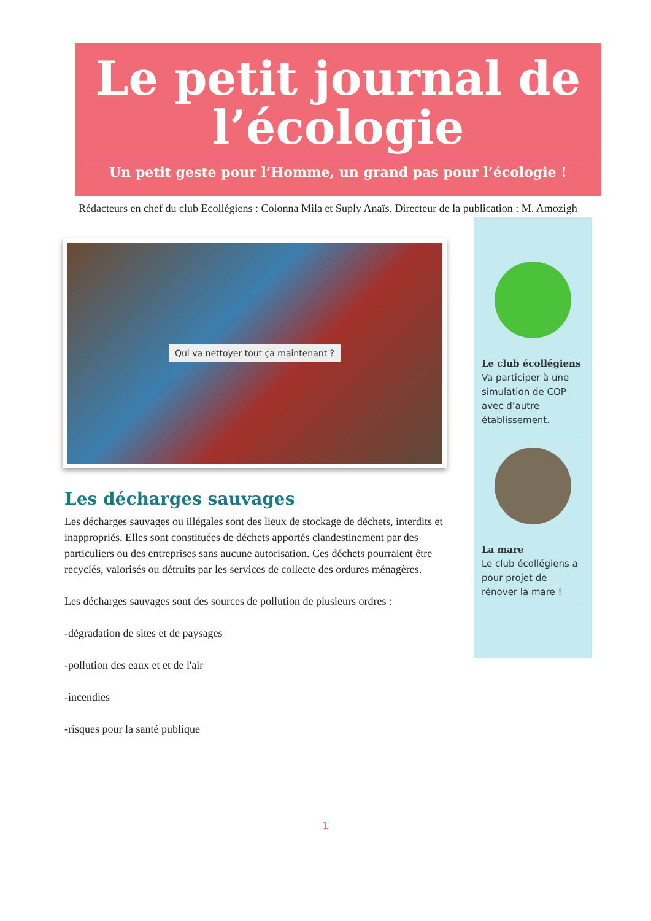Le petit journal de l’écologie
Un petit geste pour l’Homme, un grand pas pour l’écologie !
Rédacteurs en chef du club Ecollégiens : Colonna Mila et Suply Anaïs. Directeur de la publication : M. Amozigh
Qui va nettoyer tout ça maintenant ?
Les décharges sauvages
Les décharges sauvages ou illégales sont des lieux de stockage de déchets, interdits et inappropriés. Elles sont constituées de déchets apportés clandestinement par des particuliers ou des entreprises sans aucune autorisation. Ces déchets pourraient être recyclés, valorisés ou détruits par les services de collecte des ordures ménagères.
Les décharges sauvages sont des sources de pollution de plusieurs ordres :
-dégradation de sites et de paysages
-pollution des eaux et et de l'air
-incendies
-risques pour la santé publique
Le club écollégiens
Va participer à une simulation de COP avec d’autre établissement.
La mare
Le club écollégiens a pour projet de rénover la mare !
1